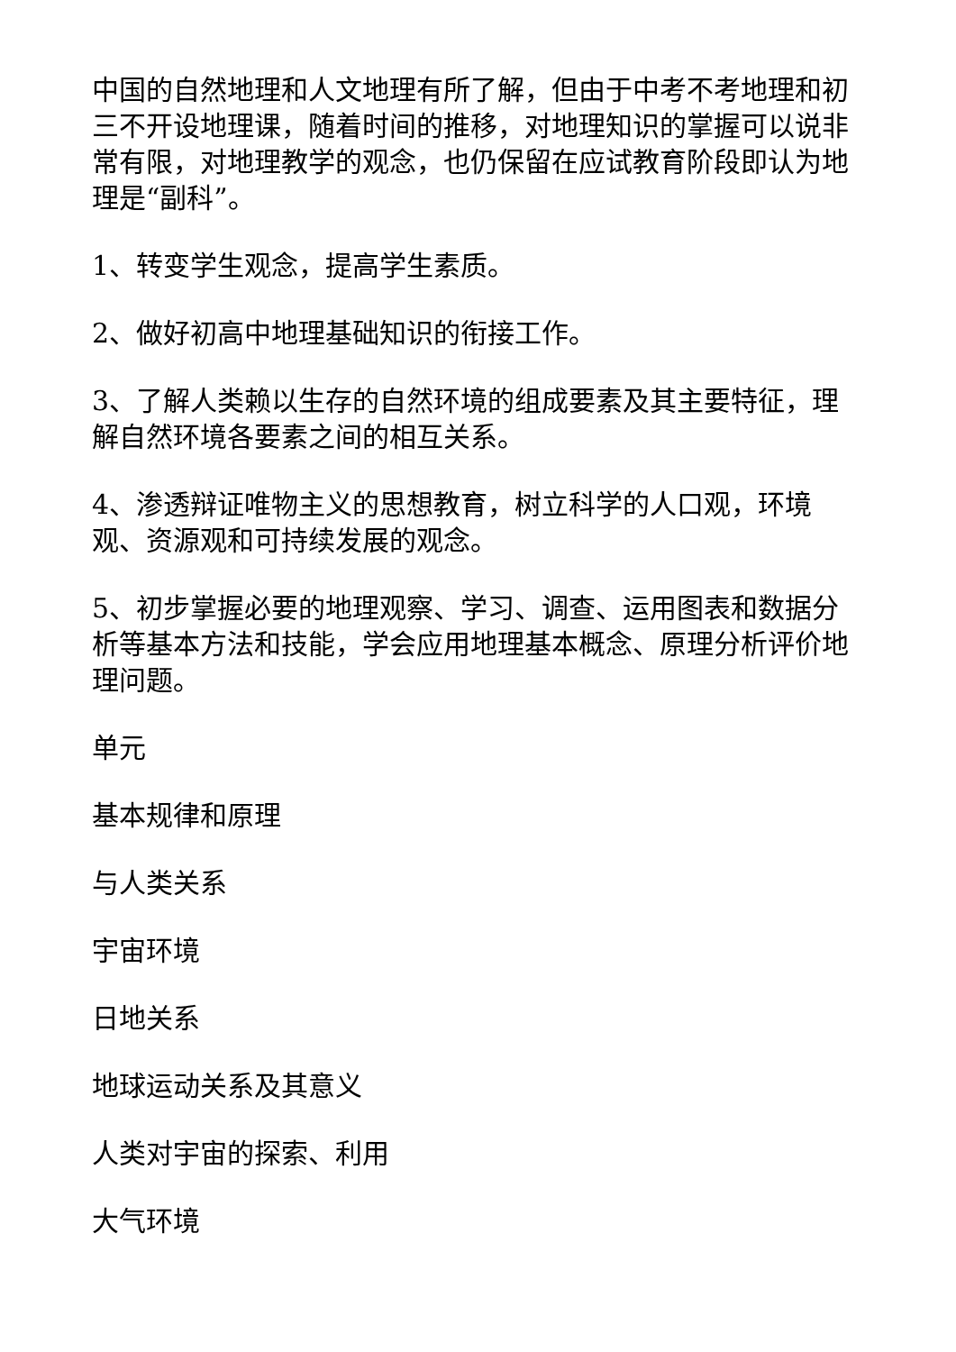中国的自然地理和人文地理有所了解，但由于中考不考地理和初三不开设地理课，随着时间的推移，对地理知识的掌握可以说非常有限，对地理教学的观念，也仍保留在应试教育阶段即认为地理是“副科”。
1、转变学生观念，提高学生素质。
2、做好初高中地理基础知识的衔接工作。
3、了解人类赖以生存的自然环境的组成要素及其主要特征，理解自然环境各要素之间的相互关系。
4、渗透辩证唯物主义的思想教育，树立科学的人口观，环境观、资源观和可持续发展的观念。
5、初步掌握必要的地理观察、学习、调查、运用图表和数据分析等基本方法和技能，学会应用地理基本概念、原理分析评价地理问题。
单元
基本规律和原理
与人类关系
宇宙环境
日地关系
地球运动关系及其意义
人类对宇宙的探索、利用
大气环境